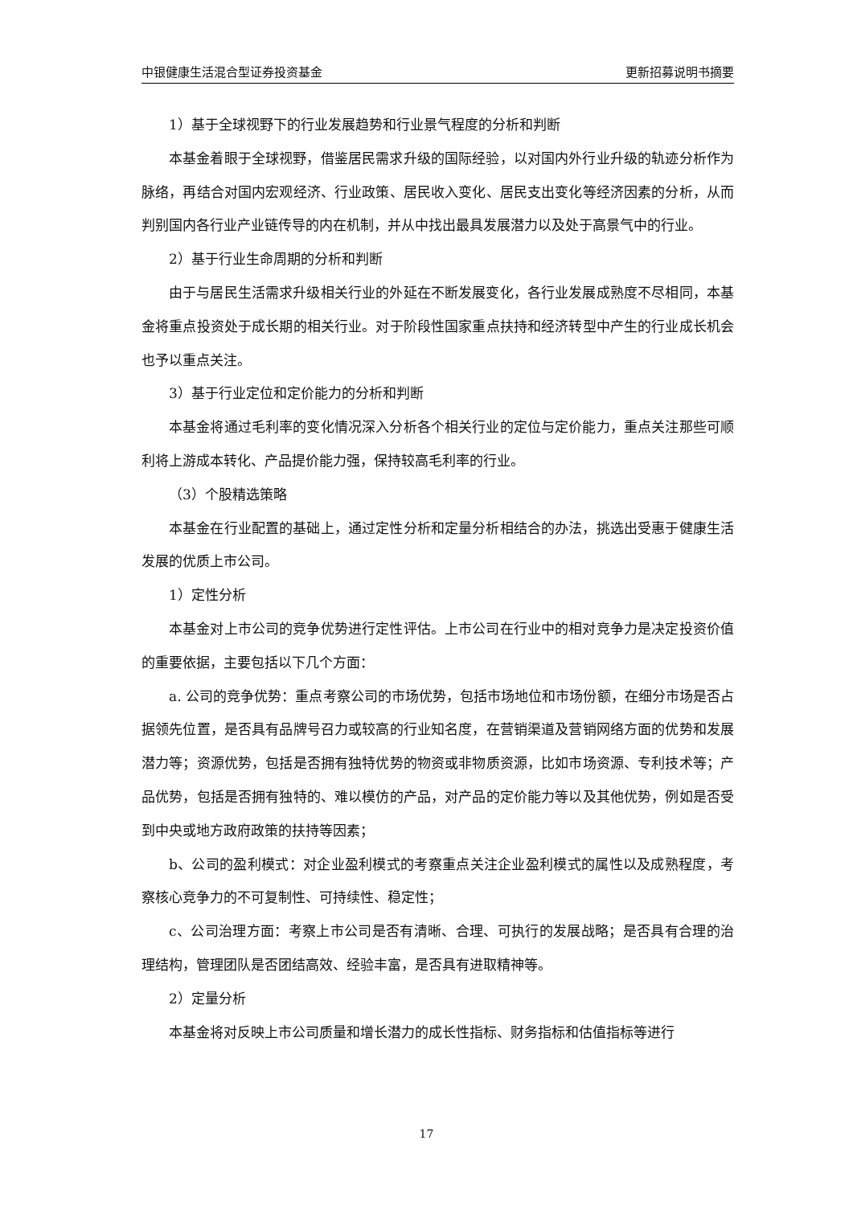中银健康生活混合型证券投资基金 更新招募说明书摘要
1）基于全球视野下的行业发展趋势和行业景气程度的分析和判断
本基金着眼于全球视野，借鉴居民需求升级的国际经验，以对国内外行业升级的轨迹分析作为脉络，再结合对国内宏观经济、行业政策、居民收入变化、居民支出变化等经济因素的分析，从而判别国内各行业产业链传导的内在机制，并从中找出最具发展潜力以及处于高景气中的行业。
2）基于行业生命周期的分析和判断
由于与居民生活需求升级相关行业的外延在不断发展变化，各行业发展成熟度不尽相同，本基金将重点投资处于成长期的相关行业。对于阶段性国家重点扶持和经济转型中产生的行业成长机会也予以重点关注。
3）基于行业定位和定价能力的分析和判断
本基金将通过毛利率的变化情况深入分析各个相关行业的定位与定价能力，重点关注那些可顺利将上游成本转化、产品提价能力强，保持较高毛利率的行业。
（3）个股精选策略
本基金在行业配置的基础上，通过定性分析和定量分析相结合的办法，挑选出受惠于健康生活发展的优质上市公司。
1）定性分析
本基金对上市公司的竞争优势进行定性评估。上市公司在行业中的相对竞争力是决定投资价值的重要依据，主要包括以下几个方面：
a. 公司的竞争优势：重点考察公司的市场优势，包括市场地位和市场份额，在细分市场是否占据领先位置，是否具有品牌号召力或较高的行业知名度，在营销渠道及营销网络方面的优势和发展潜力等；资源优势，包括是否拥有独特优势的物资或非物质资源，比如市场资源、专利技术等；产品优势，包括是否拥有独特的、难以模仿的产品，对产品的定价能力等以及其他优势，例如是否受到中央或地方政府政策的扶持等因素；
b、公司的盈利模式：对企业盈利模式的考察重点关注企业盈利模式的属性以及成熟程度，考察核心竞争力的不可复制性、可持续性、稳定性；
c、公司治理方面：考察上市公司是否有清晰、合理、可执行的发展战略；是否具有合理的治理结构，管理团队是否团结高效、经验丰富，是否具有进取精神等。
2）定量分析
本基金将对反映上市公司质量和增长潜力的成长性指标、财务指标和估值指标等进行
17